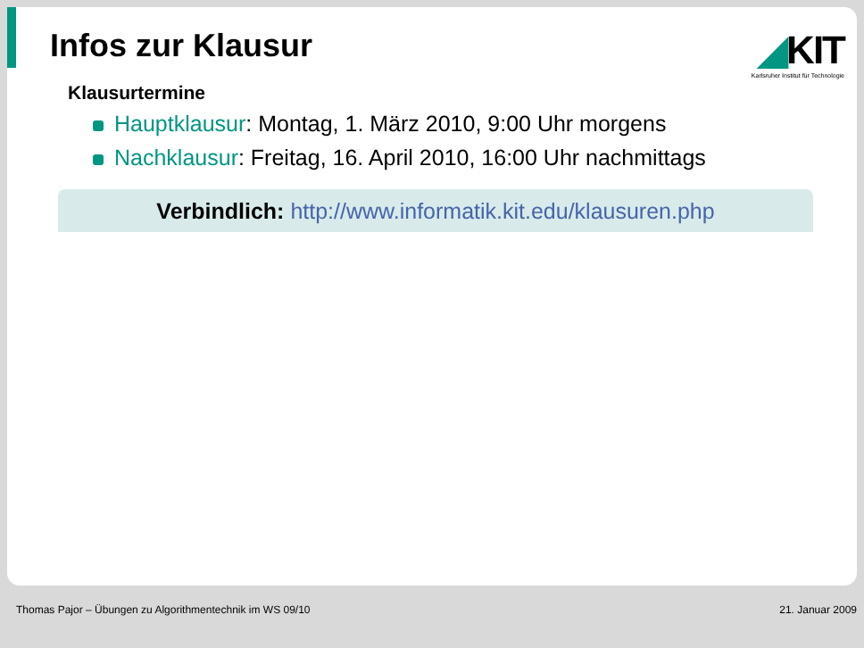Infos zur Klausur
◢KIT
Karlsruher Institut für Technologie
Klausurtermine
Hauptklausur: Montag, 1. März 2010, 9:00 Uhr morgens
Nachklausur: Freitag, 16. April 2010, 16:00 Uhr nachmittags
Verbindlich: http://www.informatik.kit.edu/klausuren.php
Thomas Pajor – Übungen zu Algorithmentechnik im WS 09/10 21. Januar 2009